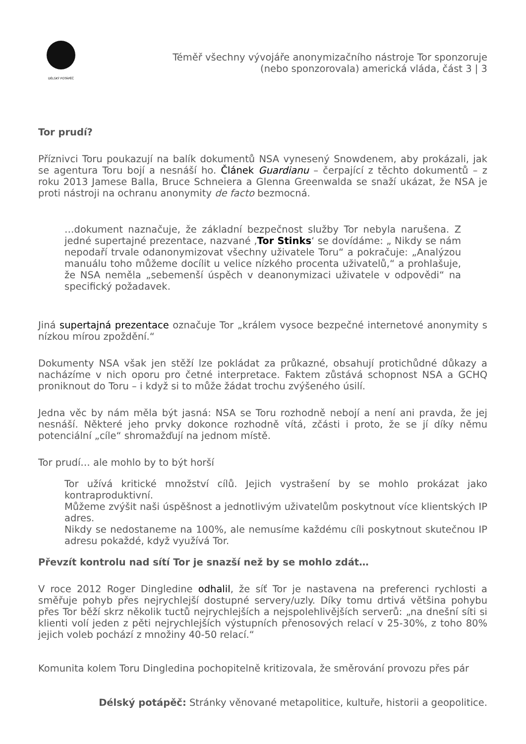DÉLSKÝ POTÁPĚČ
Téměř všechny vývojáře anonymizačního nástroje Tor sponzoruje (nebo sponzorovala) americká vláda, část 3 | 3
Tor prudí?
Příznivci Toru poukazují na balík dokumentů NSA vynesený Snowdenem, aby prokázali, jak se agentura Toru bojí a nesnáší ho. Článek Guardianu – čerpající z těchto dokumentů – z roku 2013 Jamese Balla, Bruce Schneiera a Glenna Greenwalda se snaží ukázat, že NSA je proti nástroji na ochranu anonymity de facto bezmocná.
…dokument naznačuje, že základní bezpečnost služby Tor nebyla narušena. Z jedné supertajné prezentace, nazvané ‚Tor Stinks‘ se dovídáme: „ Nikdy se nám nepodaří trvale odanonymizovat všechny uživatele Toru“ a pokračuje: „Analýzou manuálu toho můžeme docílit u velice nízkého procenta uživatelů,“ a prohlašuje, že NSA neměla „sebemenší úspěch v deanonymizaci uživatele v odpovědi“ na specifický požadavek.
Jiná supertajná prezentace označuje Tor „králem vysoce bezpečné internetové anonymity s nízkou mírou zpoždění.“
Dokumenty NSA však jen stěží lze pokládat za průkazné, obsahují protichůdné důkazy a nacházíme v nich oporu pro četné interpretace. Faktem zůstává schopnost NSA a GCHQ proniknout do Toru – i když si to může žádat trochu zvýšeného úsilí.
Jedna věc by nám měla být jasná: NSA se Toru rozhodně nebojí a není ani pravda, že jej nesnáší. Některé jeho prvky dokonce rozhodně vítá, zčásti i proto, že se jí díky němu potenciální „cíle“ shromažďují na jednom místě.
Tor prudí… ale mohlo by to být horší
Tor užívá kritické množství cílů. Jejich vystrašení by se mohlo prokázat jako kontraproduktivní.
Můžeme zvýšit naši úspěšnost a jednotlivým uživatelům poskytnout více klientských IP adres.
Nikdy se nedostaneme na 100%, ale nemusíme každému cíli poskytnout skutečnou IP adresu pokaždé, když využívá Tor.
Převzít kontrolu nad sítí Tor je snazší než by se mohlo zdát…
V roce 2012 Roger Dingledine odhalil, že síť Tor je nastavena na preferenci rychlosti a směřuje pohyb přes nejrychlejší dostupné servery/uzly. Díky tomu drtivá většina pohybu přes Tor běží skrz několik tuctů nejrychlejších a nejspolehlivějších serverů: „na dnešní síti si klienti volí jeden z pěti nejrychlejších výstupních přenosových relací v 25-30%, z toho 80% jejich voleb pochází z množiny 40-50 relací.“
Komunita kolem Toru Dingledina pochopitelně kritizovala, že směrování provozu přes pár
Délský potápěč: Stránky věnované metapolitice, kultuře, historii a geopolitice.